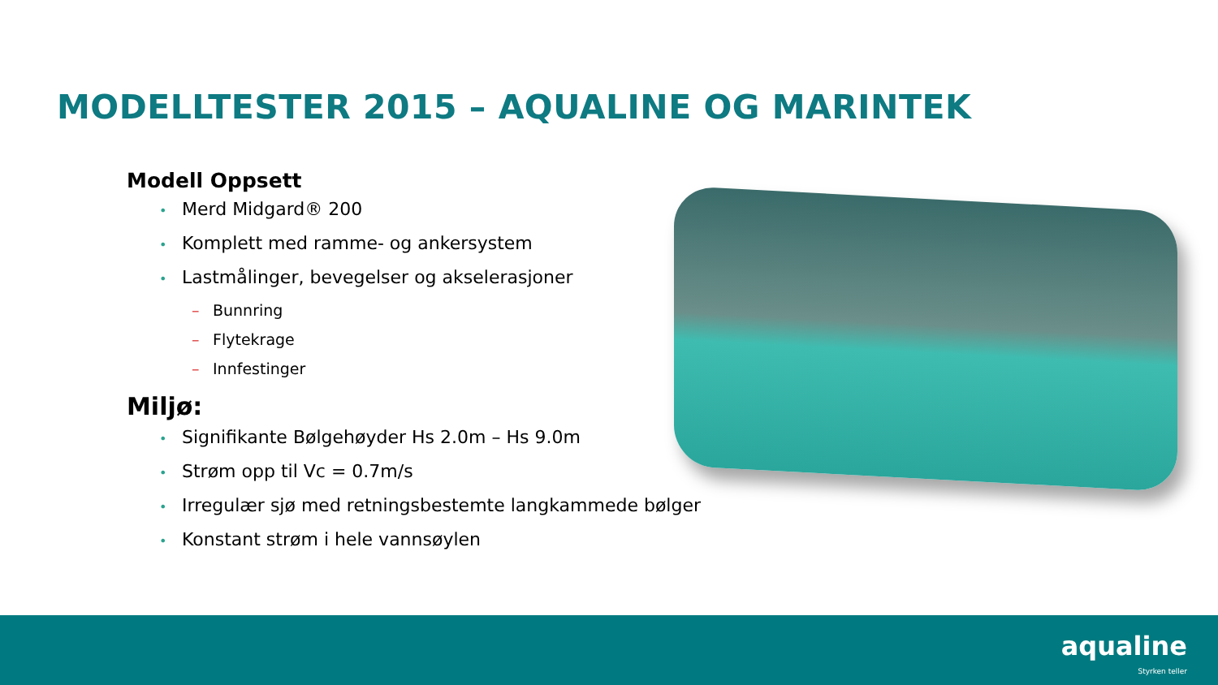MODELLTESTER 2015 – AQUALINE OG MARINTEK
Modell Oppsett
• Merd Midgard® 200
• Komplett med ramme- og ankersystem
• Lastmålinger, bevegelser og akselerasjoner
– Bunnring
– Flytekrage
– Innfestinger
Miljø:
• Signifikante Bølgehøyder Hs 2.0m – Hs 9.0m
• Strøm opp til Vc = 0.7m/s
• Irregulær sjø med retningsbestemte langkammede bølger
• Konstant strøm i hele vannsøylen
aqualine
Styrken teller